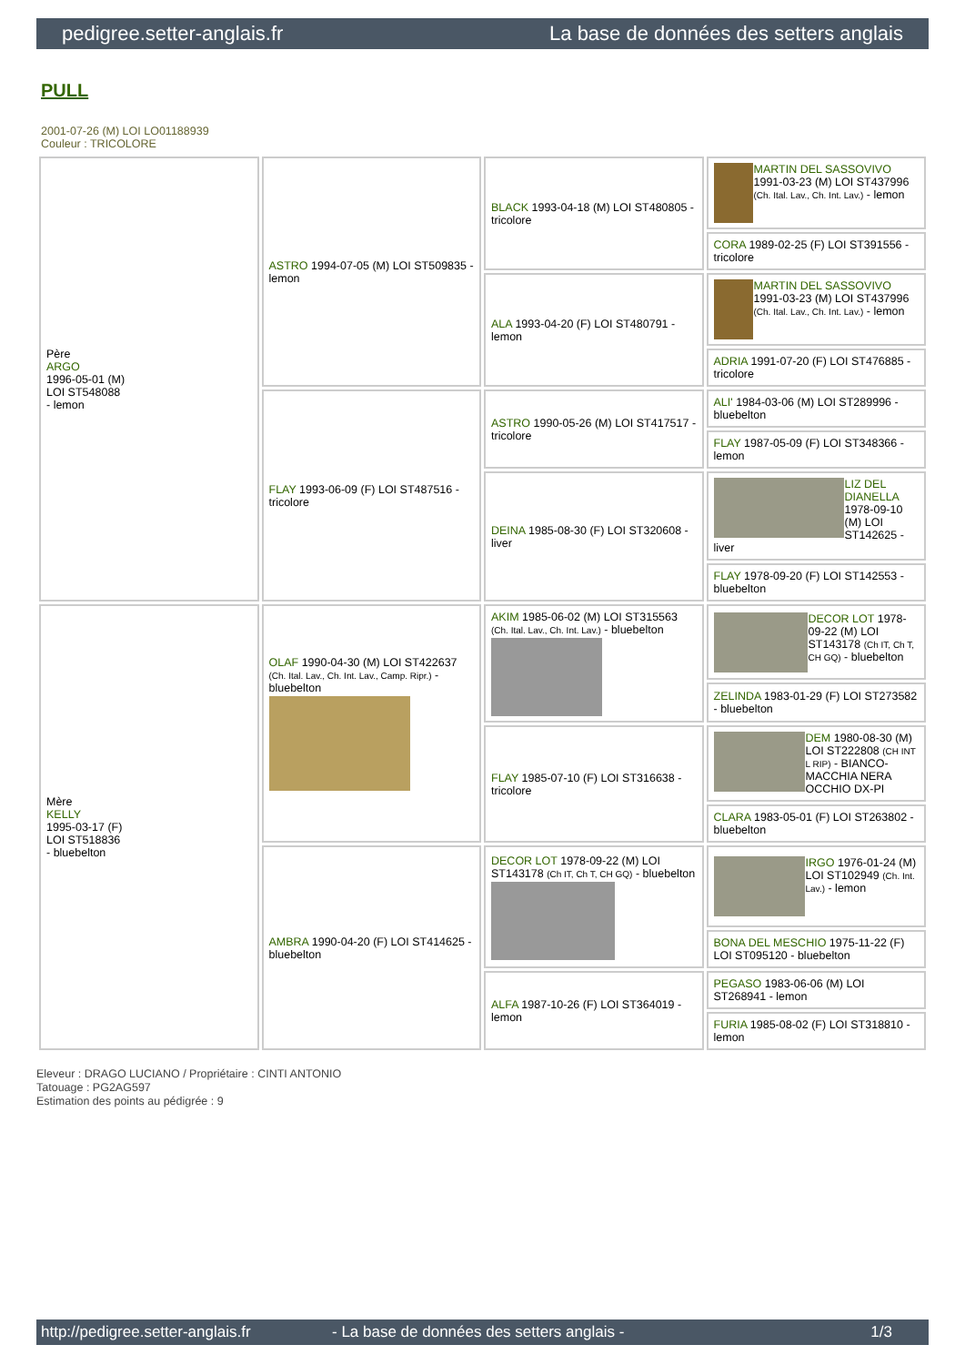pedigree.setter-anglais.fr La base de données des setters anglais
PULL
2001-07-26 (M) LOI LO01188939
Couleur : TRICOLORE
| Père ARGO 1996-05-01 (M) LOI ST548088 - lemon | ASTRO 1994-07-05 (M) LOI ST509835 - lemon | BLACK 1993-04-18 (M) LOI ST480805 - tricolore | MARTIN DEL SASSOVIVO 1991-03-23 (M) LOI ST437996 (Ch. Ital. Lav., Ch. Int. Lav.) - lemon |
| | | | CORA 1989-02-25 (F) LOI ST391556 - tricolore |
| | | ALA 1993-04-20 (F) LOI ST480791 - lemon | MARTIN DEL SASSOVIVO 1991-03-23 (M) LOI ST437996 (Ch. Ital. Lav., Ch. Int. Lav.) - lemon |
| | | | ADRIA 1991-07-20 (F) LOI ST476885 - tricolore |
| | FLAY 1993-06-09 (F) LOI ST487516 - tricolore | ASTRO 1990-05-26 (M) LOI ST417517 - tricolore | ALI' 1984-03-06 (M) LOI ST289996 - bluebelton |
| | | | FLAY 1987-05-09 (F) LOI ST348366 - lemon |
| | | DEINA 1985-08-30 (F) LOI ST320608 - liver | LIZ DEL DIANELLA 1978-09-10 (M) LOI ST142625 - liver |
| | | | FLAY 1978-09-20 (F) LOI ST142553 - bluebelton |
| Mère KELLY 1995-03-17 (F) LOI ST518836 - bluebelton | OLAF 1990-04-30 (M) LOI ST422637 (Ch. Ital. Lav., Ch. Int. Lav., Camp. Ripr.) - bluebelton | AKIM 1985-06-02 (M) LOI ST315563 (Ch. Ital. Lav., Ch. Int. Lav.) - bluebelton | DECOR LOT 1978-09-22 (M) LOI ST143178 (Ch IT, Ch T, CH GQ) - bluebelton |
| | | | ZELINDA 1983-01-29 (F) LOI ST273582 - bluebelton |
| | | FLAY 1985-07-10 (F) LOI ST316638 - tricolore | DEM 1980-08-30 (M) LOI ST222808 (CH INT L RIP) - BIANCO-MACCHIA NERA OCCHIO DX-PI |
| | | | CLARA 1983-05-01 (F) LOI ST263802 - bluebelton |
| | AMBRA 1990-04-20 (F) LOI ST414625 - bluebelton | DECOR LOT 1978-09-22 (M) LOI ST143178 (Ch IT, Ch T, CH GQ) - bluebelton | IRGO 1976-01-24 (M) LOI ST102949 (Ch. Int. Lav.) - lemon |
| | | | BONA DEL MESCHIO 1975-11-22 (F) LOI ST095120 - bluebelton |
| | | ALFA 1987-10-26 (F) LOI ST364019 - lemon | PEGASO 1983-06-06 (M) LOI ST268941 - lemon |
| | | | FURIA 1985-08-02 (F) LOI ST318810 - lemon |
Eleveur : DRAGO LUCIANO / Propriétaire : CINTI ANTONIO
Tatouage : PG2AG597
Estimation des points au pédigrée : 9
http://pedigree.setter-anglais.fr - La base de données des setters anglais - 1/3